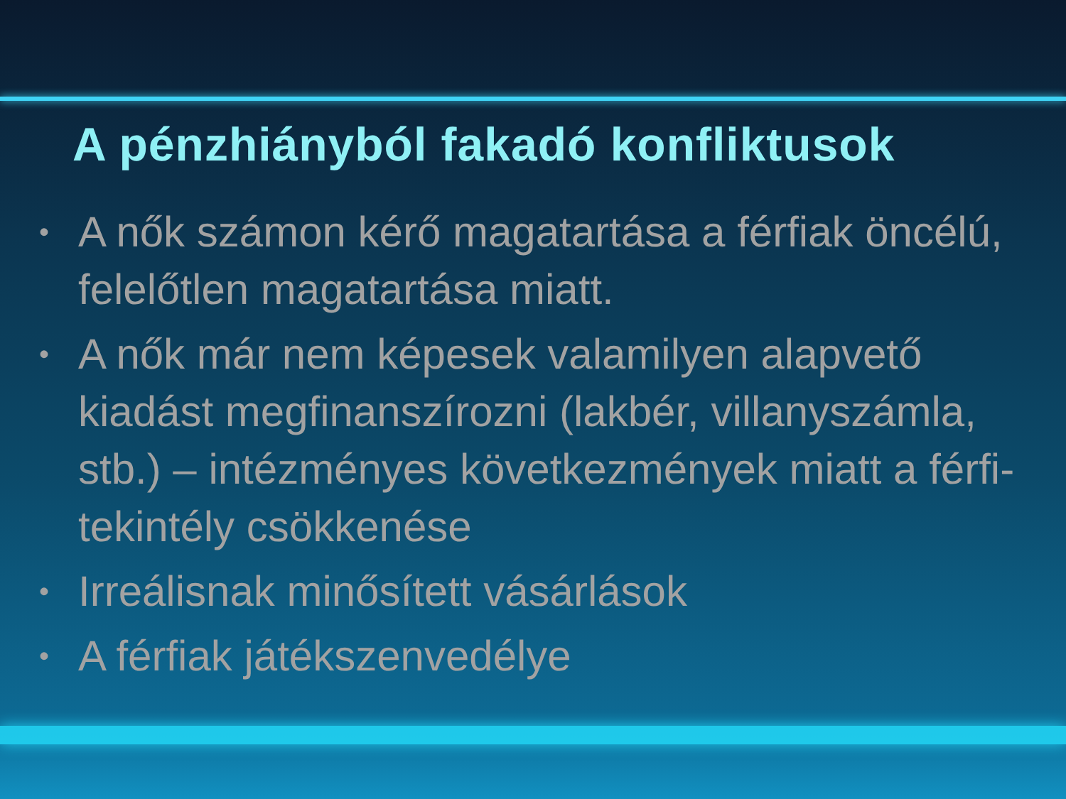A pénzhiányból fakadó konfliktusok
• A nők számon kérő magatartása a férfiak öncélú, felelőtlen magatartása miatt.
• A nők már nem képesek valamilyen alapvető kiadást megfinanszírozni (lakbér, villanyszámla, stb.) – intézményes következmények miatt a férfi-tekintély csökkenése
• Irreálisnak minősített vásárlások
• A férfiak játékszenvedélye